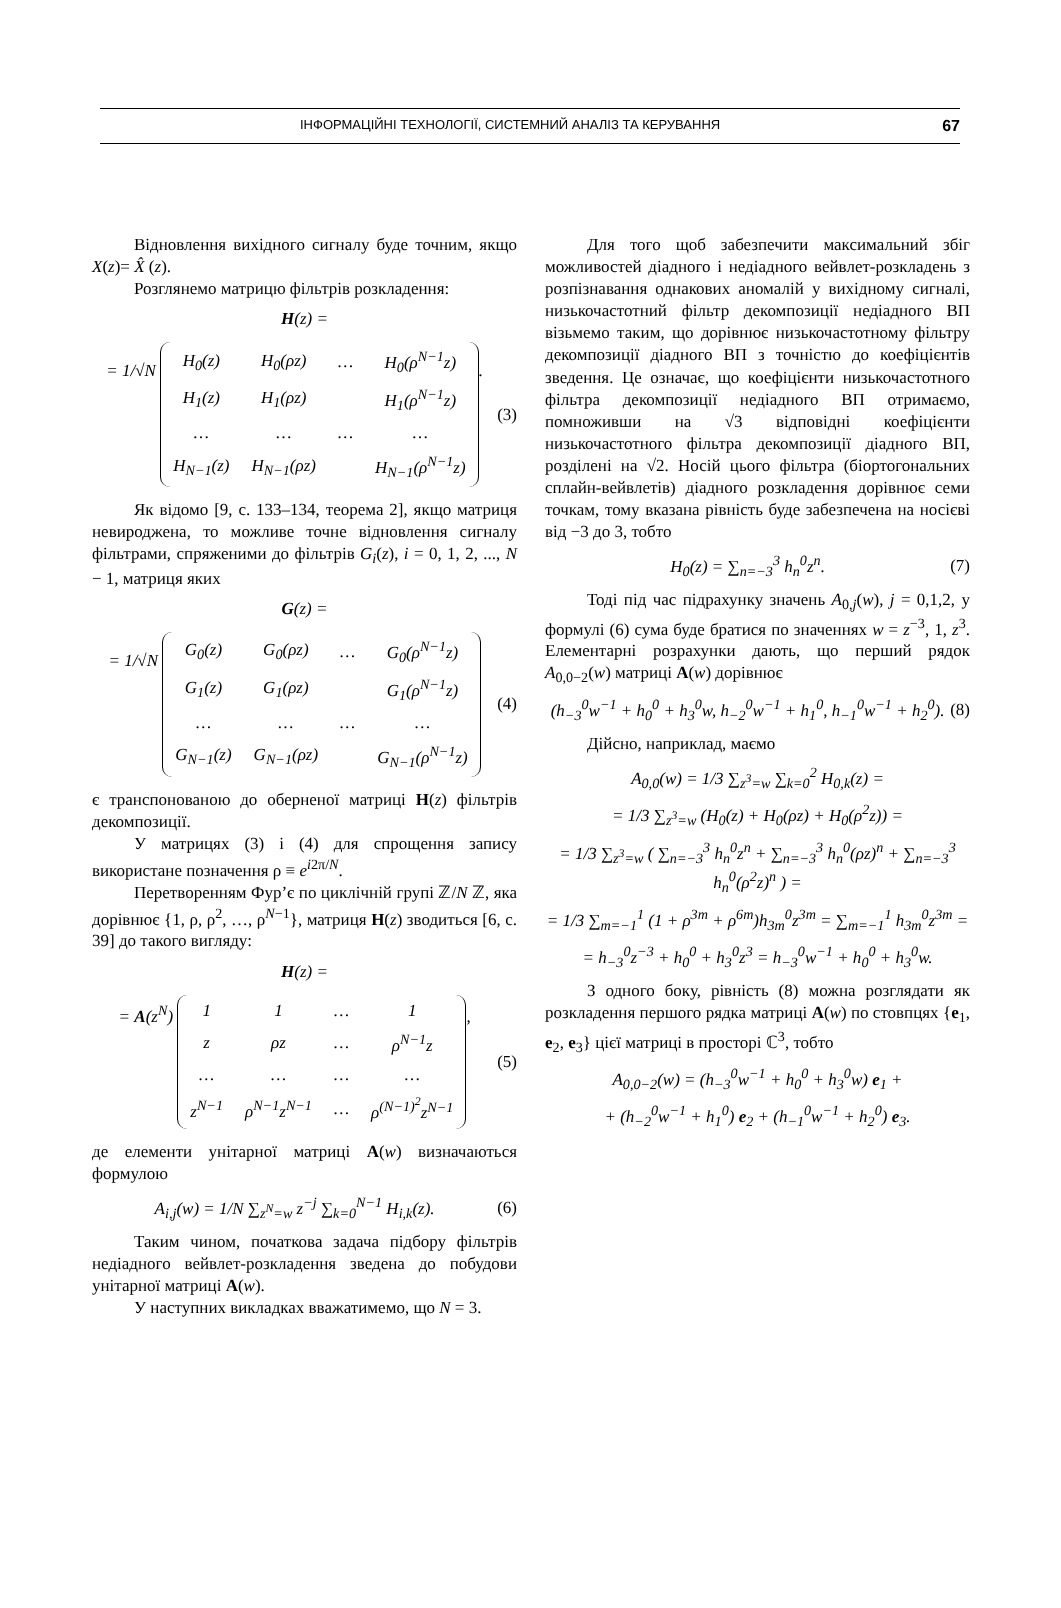ІНФОРМАЦІЙНІ ТЕХНОЛОГІЇ, СИСТЕМНИЙ АНАЛІЗ ТА КЕРУВАННЯ 67
Відновлення вихідного сигналу буде точним, якщо X(z)= X̂ (z).
Розглянемо матрицю фільтрів розкладення:
H(z) =
= 1/√N
| H<sub>0</sub>(z) | H<sub>0</sub>(ρz) | … | H<sub>0</sub>(ρ<sup>N−1</sup>z) |
| H<sub>1</sub>(z) | H<sub>1</sub>(ρz) | | H<sub>1</sub>(ρ<sup>N−1</sup>z) |
| … | … | … | … |
| H<sub>N−1</sub>(z) | H<sub>N−1</sub>(ρz) | | H<sub>N−1</sub>(ρ<sup>N−1</sup>z) |
. (3)
Як відомо [9, с. 133–134, теорема 2], якщо матриця невироджена, то можливе точне відновлення сигналу фільтрами, спряженими до фільтрів G<sub>i</sub>(z), i = 0, 1, 2, ..., N − 1, матриця яких
G(z) =
= 1/√N
| G<sub>0</sub>(z) | G<sub>0</sub>(ρz) | … | G<sub>0</sub>(ρ<sup>N−1</sup>z) |
| G<sub>1</sub>(z) | G<sub>1</sub>(ρz) | | G<sub>1</sub>(ρ<sup>N−1</sup>z) |
| … | … | … | … |
| G<sub>N−1</sub>(z) | G<sub>N−1</sub>(ρz) | | G<sub>N−1</sub>(ρ<sup>N−1</sup>z) |
(4)
є транспонованою до оберненої матриці H(z) фільтрів декомпозиції.
У матрицях (3) і (4) для спрощення запису використане позначення ρ ≡ e<sup>i2π/N</sup>.
Перетворенням Фур’є по циклічній групі ℤ/N ℤ, яка дорівнює {1, ρ, ρ<sup>2</sup>, …, ρ<sup>N−1</sup>}, матриця H(z) зводиться [6, с. 39] до такого вигляду:
H(z) =
= A(z<sup>N</sup>)
| 1 | 1 | … | 1 |
| z | ρz | … | ρ<sup>N−1</sup>z |
| … | … | … | … |
| z<sup>N−1</sup> | ρ<sup>N−1</sup>z<sup>N−1</sup> | … | ρ<sup>(N−1)<sup>2</sup></sup>z<sup>N−1</sup> |
, (5)
де елементи унітарної матриці A(w) визначаються формулою
A<sub>i,j</sub>(w) = 1/N ∑<sub>z<sup>N</sup>=w</sub> z<sup>−j</sup> ∑<sub>k=0</sub><sup>N−1</sup> H<sub>i,k</sub>(z). (6)
Таким чином, початкова задача підбору фільтрів недіадного вейвлет-розкладення зведена до побудови унітарної матриці A(w).
У наступних викладках вважатимемо, що N = 3.
Для того щоб забезпечити максимальний збіг можливостей діадного і недіадного вейвлет-розкладень з розпізнавання однакових аномалій у вихідному сигналі, низькочастотний фільтр декомпозиції недіадного ВП візьмемо таким, що дорівнює низькочастотному фільтру декомпозиції діадного ВП з точністю до коефіцієнтів зведення. Це означає, що коефіцієнти низькочастотного фільтра декомпозиції недіадного ВП отримаємо, помноживши на √3 відповідні коефіцієнти низькочастотного фільтра декомпозиції діадного ВП, розділені на √2. Носій цього фільтра (біортогональних сплайн-вейвлетів) діадного розкладення дорівнює семи точкам, тому вказана рівність буде забезпечена на носієві від −3 до 3, тобто
H<sub>0</sub>(z) = ∑<sub>n=−3</sub><sup>3</sup> h<sub>n</sub><sup>0</sup>z<sup>n</sup>. (7)
Тоді під час підрахунку значень A<sub>0,j</sub>(w), j = 0,1,2, у формулі (6) сума буде братися по значеннях w = z<sup>−3</sup>, 1, z<sup>3</sup>. Елементарні розрахунки дають, що перший рядок A<sub>0,0−2</sub>(w) матриці A(w) дорівнює
(h<sub>−3</sub><sup>0</sup>w<sup>−1</sup> + h<sub>0</sub><sup>0</sup> + h<sub>3</sub><sup>0</sup>w, h<sub>−2</sub><sup>0</sup>w<sup>−1</sup> + h<sub>1</sub><sup>0</sup>, h<sub>−1</sub><sup>0</sup>w<sup>−1</sup> + h<sub>2</sub><sup>0</sup>). (8)
Дійсно, наприклад, маємо
A<sub>0,0</sub>(w) = 1/3 ∑<sub>z<sup>3</sup>=w</sub> ∑<sub>k=0</sub><sup>2</sup> H<sub>0,k</sub>(z) =
= 1/3 ∑<sub>z<sup>3</sup>=w</sub> (H<sub>0</sub>(z) + H<sub>0</sub>(ρz) + H<sub>0</sub>(ρ<sup>2</sup>z)) =
= 1/3 ∑<sub>z<sup>3</sup>=w</sub> ( ∑<sub>n=−3</sub><sup>3</sup> h<sub>n</sub><sup>0</sup>z<sup>n</sup> + ∑<sub>n=−3</sub><sup>3</sup> h<sub>n</sub><sup>0</sup>(ρz)<sup>n</sup> + ∑<sub>n=−3</sub><sup>3</sup> h<sub>n</sub><sup>0</sup>(ρ<sup>2</sup>z)<sup>n</sup> ) =
= 1/3 ∑<sub>m=−1</sub><sup>1</sup> (1 + ρ<sup>3m</sup> + ρ<sup>6m</sup>)h<sub>3m</sub><sup>0</sup>z<sup>3m</sup> = ∑<sub>m=−1</sub><sup>1</sup> h<sub>3m</sub><sup>0</sup>z<sup>3m</sup> =
= h<sub>−3</sub><sup>0</sup>z<sup>−3</sup> + h<sub>0</sub><sup>0</sup> + h<sub>3</sub><sup>0</sup>z<sup>3</sup> = h<sub>−3</sub><sup>0</sup>w<sup>−1</sup> + h<sub>0</sub><sup>0</sup> + h<sub>3</sub><sup>0</sup>w.
З одного боку, рівність (8) можна розглядати як розкладення першого рядка матриці A(w) по стовпцях {e<sub>1</sub>, e<sub>2</sub>, e<sub>3</sub>} цієї матриці в просторі ℂ<sup>3</sup>, тобто
A<sub>0,0−2</sub>(w) = (h<sub>−3</sub><sup>0</sup>w<sup>−1</sup> + h<sub>0</sub><sup>0</sup> + h<sub>3</sub><sup>0</sup>w) e<sub>1</sub> +
+ (h<sub>−2</sub><sup>0</sup>w<sup>−1</sup> + h<sub>1</sub><sup>0</sup>) e<sub>2</sub> + (h<sub>−1</sub><sup>0</sup>w<sup>−1</sup> + h<sub>2</sub><sup>0</sup>) e<sub>3</sub>.